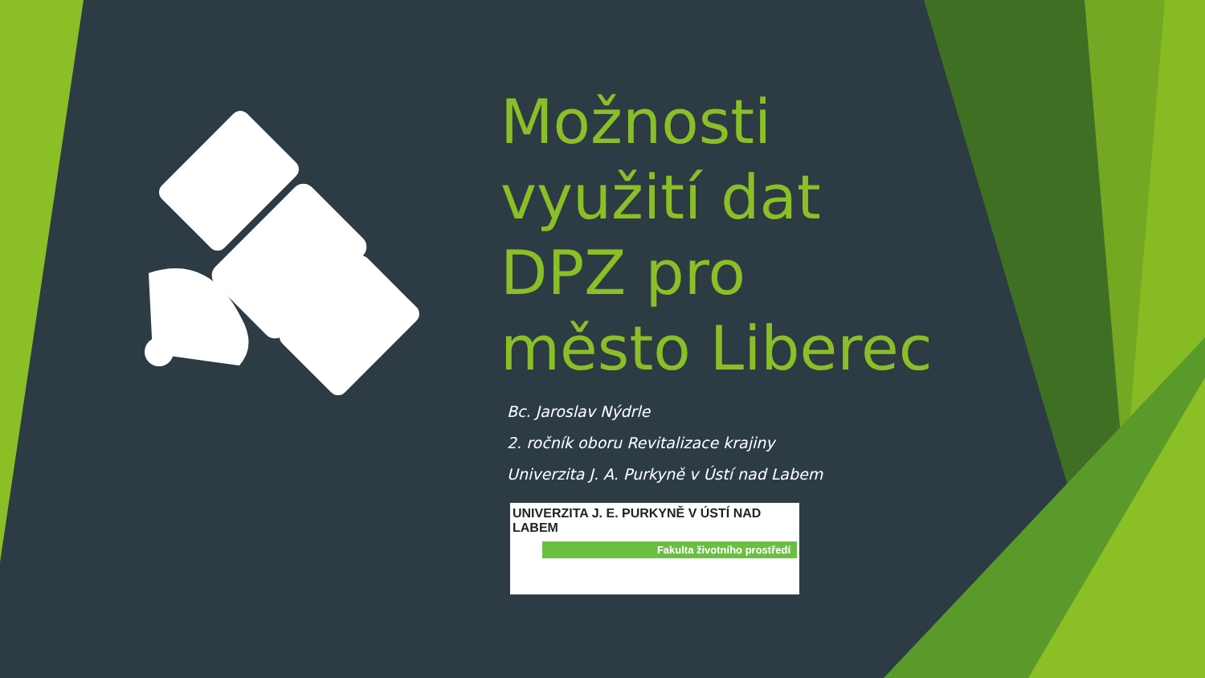Možnosti využití dat DPZ pro město Liberec
Bc. Jaroslav Nýdrle
2. ročník oboru Revitalizace krajiny
Univerzita J. A. Purkyně v Ústí nad Labem
UNIVERZITA J. E. PURKYNĚ V ÚSTÍ NAD LABEM
Fakulta životního prostředí